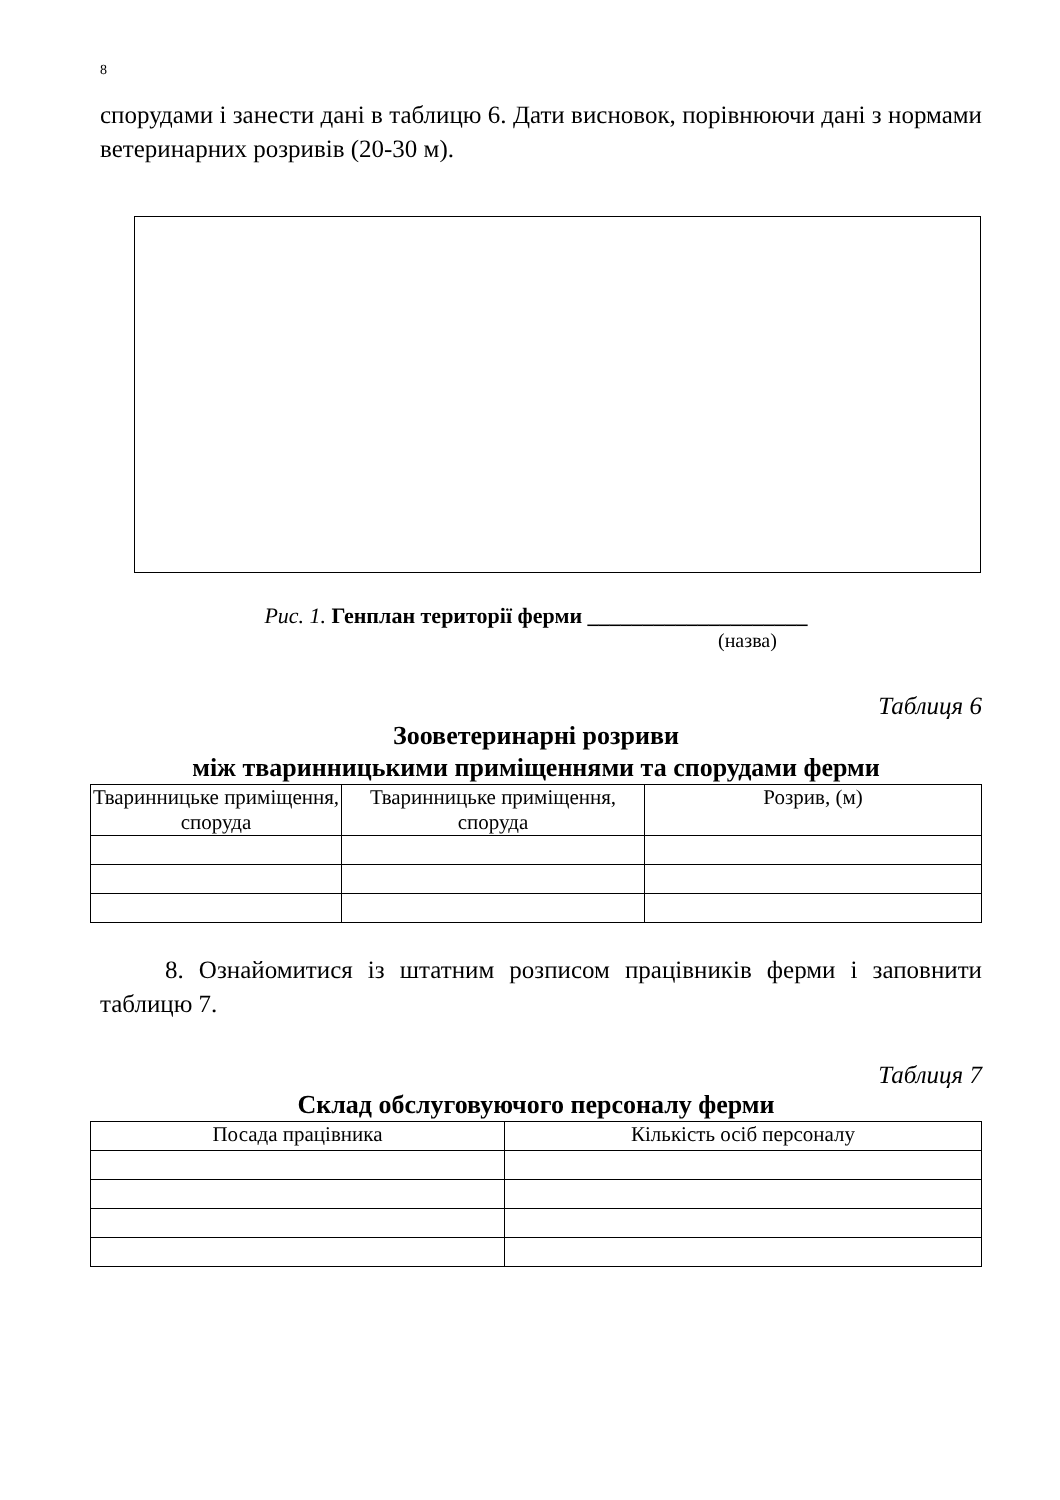8
спорудами і занести дані в таблицю 6. Дати висновок, порівнюючи дані з нормами ветеринарних розривів (20-30 м).
Рис. 1. Генплан території ферми ____________________
(назва)
Таблиця 6
Зооветеринарні розриви
між тваринницькими приміщеннями та спорудами ферми
| Тваринницьке приміщення, споруда | Тваринницьке приміщення, споруда | Розрив, (м) |
| --- | --- | --- |
8. Ознайомитися із штатним розписом працівників ферми і заповнити таблицю 7.
Таблиця 7
Склад обслуговуючого персоналу ферми
| Посада працівника | Кількість осіб персоналу |
| --- | --- |